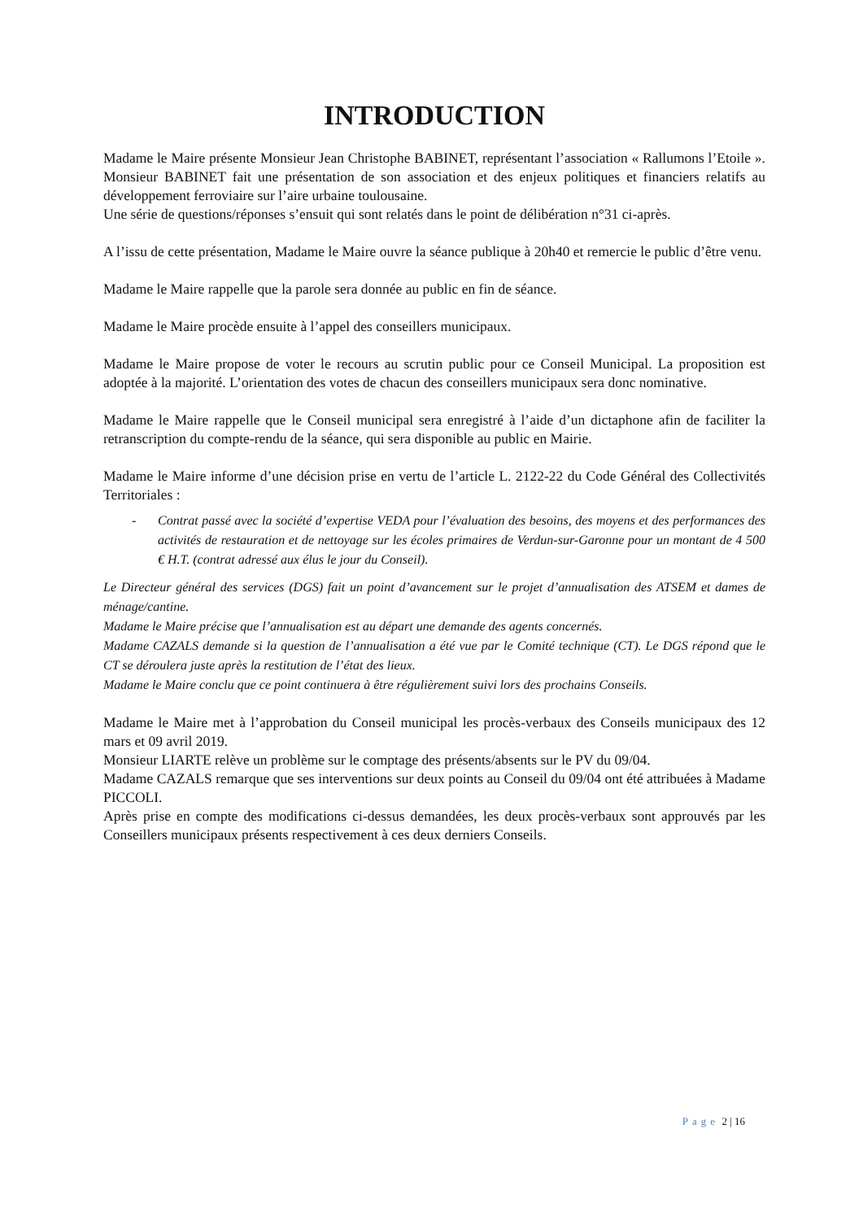INTRODUCTION
Madame le Maire présente Monsieur Jean Christophe BABINET, représentant l’association « Rallumons l’Etoile ». Monsieur BABINET fait une présentation de son association et des enjeux politiques et financiers relatifs au développement ferroviaire sur l’aire urbaine toulousaine.
Une série de questions/réponses s’ensuit qui sont relatés dans le point de délibération n°31 ci-après.
A l’issu de cette présentation, Madame le Maire ouvre la séance publique à 20h40 et remercie le public d’être venu.
Madame le Maire rappelle que la parole sera donnée au public en fin de séance.
Madame le Maire procède ensuite à l’appel des conseillers municipaux.
Madame le Maire propose de voter le recours au scrutin public pour ce Conseil Municipal. La proposition est adoptée à la majorité. L’orientation des votes de chacun des conseillers municipaux sera donc nominative.
Madame le Maire rappelle que le Conseil municipal sera enregistré à l’aide d’un dictaphone afin de faciliter la retranscription du compte-rendu de la séance, qui sera disponible au public en Mairie.
Madame le Maire informe d’une décision prise en vertu de l’article L. 2122-22 du Code Général des Collectivités Territoriales :
- Contrat passé avec la société d’expertise VEDA pour l’évaluation des besoins, des moyens et des performances des activités de restauration et de nettoyage sur les écoles primaires de Verdun-sur-Garonne pour un montant de 4 500 € H.T. (contrat adressé aux élus le jour du Conseil).
Le Directeur général des services (DGS) fait un point d’avancement sur le projet d’annualisation des ATSEM et dames de ménage/cantine.
Madame le Maire précise que l’annualisation est au départ une demande des agents concernés.
Madame CAZALS demande si la question de l’annualisation a été vue par le Comité technique (CT). Le DGS répond que le CT se déroulera juste après la restitution de l’état des lieux.
Madame le Maire conclu que ce point continuera à être régulièrement suivi lors des prochains Conseils.
Madame le Maire met à l’approbation du Conseil municipal les procès-verbaux des Conseils municipaux des 12 mars et 09 avril 2019.
Monsieur LIARTE relève un problème sur le comptage des présents/absents sur le PV du 09/04.
Madame CAZALS remarque que ses interventions sur deux points au Conseil du 09/04 ont été attribuées à Madame PICCOLI.
Après prise en compte des modifications ci-dessus demandées, les deux procès-verbaux sont approuvés par les Conseillers municipaux présents respectivement à ces deux derniers Conseils.
Page 2 | 16